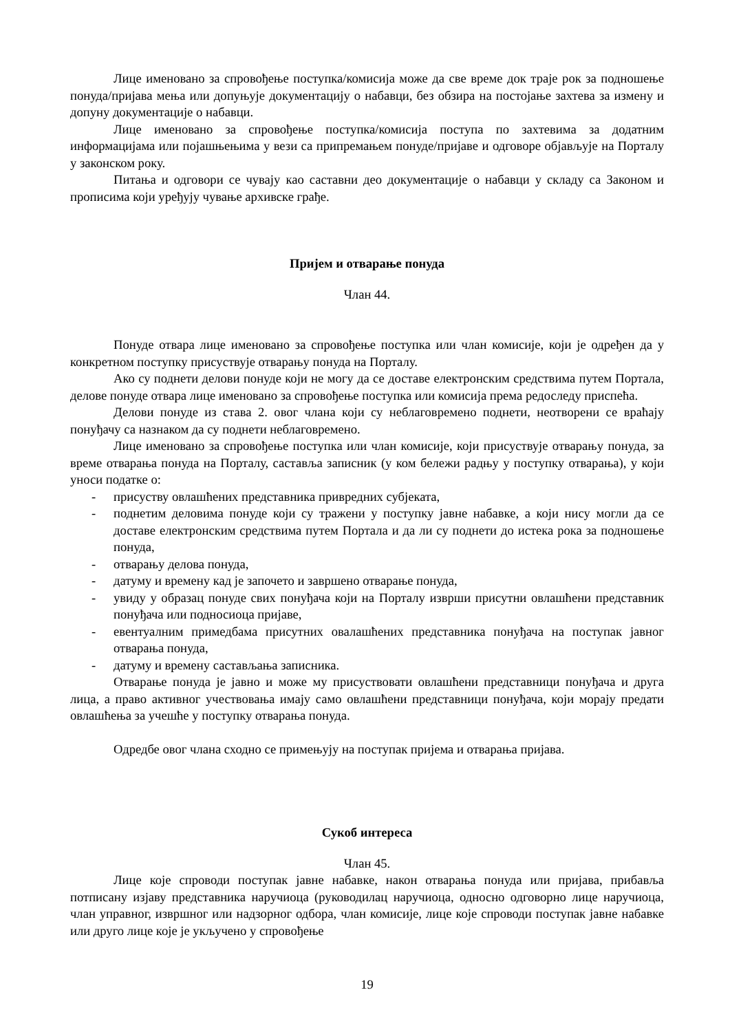Лице именовано за спровођење поступка/комисија може да све време док траје рок за подношење понуда/пријава мења или допуњује документацију о набавци, без обзира на постојање захтева за измену и допуну документације о набавци.
Лице именовано за спровођење поступка/комисија поступа по захтевима за додатним информацијама или појашњењима у вези са припремањем понуде/пријаве и одговоре објављује на Порталу у законском року.
Питања и одговори се чувају као саставни део документације о набавци у складу са Законом и прописима који уређују чување архивске грађе.
Пријем и отварање понуда
Члан 44.
Понуде отвара лице именовано за спровођење поступка или члан комисије, који је одређен да у конкретном поступку присуствује отварању понуда на Порталу.
Ако су поднети делови понуде који не могу да се доставе електронским средствима путем Портала, делове понуде отвара лице именовано за спровођење поступка или комисија према редоследу приспећа.
Делови понуде из става 2. овог члана који су неблаговремено поднети, неотворени се враћају понуђачу са назнаком да су поднети неблаговремено.
Лице именовано за спровођење поступка или члан комисије, који присуствује отварању понуда, за време отварања понуда на Порталу, саставља записник (у ком бележи радњу у поступку отварања), у који уноси податке о:
- присуству овлашћених представника привредних субјеката,
- поднетим деловима понуде који су тражени у поступку јавне набавке, а који нису могли да се доставе електронским средствима путем Портала и да ли су поднети до истека рока за подношење понуда,
- отварању делова понуда,
- датуму и времену кад је започето и завршено отварање понуда,
- увиду у образац понуде свих понуђача који на Порталу изврши присутни овлашћени представник понуђача или подносиоца пријаве,
- евентуалним примедбама присутних овалашћених представника понуђача на поступак јавног отварања понуда,
- датуму и времену састављања записника.
Отварање понуда је јавно и може му присуствовати овлашћени представници понуђача и друга лица, а право активног учествовања имају само овлашћени представници понуђача, који морају предати овлашћења за учешће у поступку отварања понуда.
Одредбе овог члана сходно се примењују на поступак пријема и отварања пријава.
Сукоб интереса
Члан 45.
Лице које спроводи поступак јавне набавке, након отварања понуда или пријава, прибавља потписану изјаву представника наручиоца (руководилац наручиоца, односно одговорно лице наручиоца, члан управног, извршног или надзорног одбора, члан комисије, лице које спроводи поступак јавне набавке или друго лице које је укључено у спровођење
19